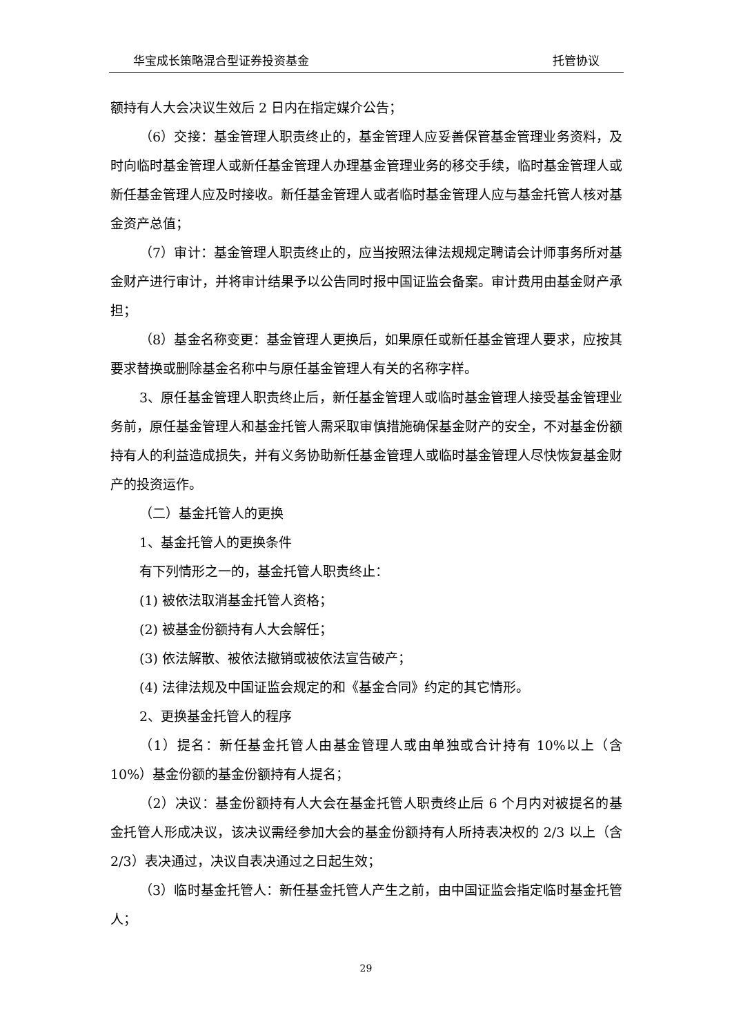华宝成长策略混合型证券投资基金 托管协议
额持有人大会决议生效后 2 日内在指定媒介公告；
（6）交接：基金管理人职责终止的，基金管理人应妥善保管基金管理业务资料，及时向临时基金管理人或新任基金管理人办理基金管理业务的移交手续，临时基金管理人或新任基金管理人应及时接收。新任基金管理人或者临时基金管理人应与基金托管人核对基金资产总值；
（7）审计：基金管理人职责终止的，应当按照法律法规规定聘请会计师事务所对基金财产进行审计，并将审计结果予以公告同时报中国证监会备案。审计费用由基金财产承担；
（8）基金名称变更：基金管理人更换后，如果原任或新任基金管理人要求，应按其要求替换或删除基金名称中与原任基金管理人有关的名称字样。
3、原任基金管理人职责终止后，新任基金管理人或临时基金管理人接受基金管理业务前，原任基金管理人和基金托管人需采取审慎措施确保基金财产的安全，不对基金份额持有人的利益造成损失，并有义务协助新任基金管理人或临时基金管理人尽快恢复基金财产的投资运作。
（二）基金托管人的更换
1、基金托管人的更换条件
有下列情形之一的，基金托管人职责终止：
(1) 被依法取消基金托管人资格；
(2) 被基金份额持有人大会解任；
(3) 依法解散、被依法撤销或被依法宣告破产；
(4) 法律法规及中国证监会规定的和《基金合同》约定的其它情形。
2、更换基金托管人的程序
（1）提名：新任基金托管人由基金管理人或由单独或合计持有 10%以上（含10%）基金份额的基金份额持有人提名；
（2）决议：基金份额持有人大会在基金托管人职责终止后 6 个月内对被提名的基金托管人形成决议，该决议需经参加大会的基金份额持有人所持表决权的 2/3 以上（含 2/3）表决通过，决议自表决通过之日起生效；
（3）临时基金托管人：新任基金托管人产生之前，由中国证监会指定临时基金托管人；
29